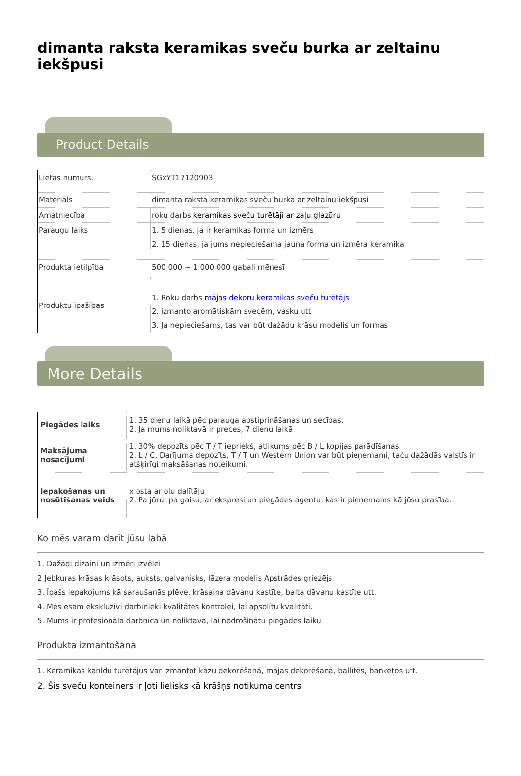dimanta raksta keramikas sveču burka ar zeltainu iekšpusi
Product Details
| Lietas numurs. | SGxYT17120903 |
| Materiāls | dimanta raksta keramikas sveču burka ar zeltainu iekšpusi |
| Amatniecība | roku darbs keramikas sveču turētāji ar zaļu glazūru |
| Paraugu laiks | 1. 5 dienas, ja ir keramikas forma un izmērs 2. 15 dienas, ja jums nepieciešama jauna forma un izmēra keramika |
| Produkta ietilpība | 500 000 ~ 1 000 000 gabali mēnesī |
| Produktu īpašības | 1. Roku darbs mājas dekoru keramikas sveču turētājs 2. izmanto aromātiskām svecēm, vasku utt 3. Ja nepieciešams, tas var būt dažādu krāsu modelis un formas |
More Details
| Piegādes laiks | 1. 35 dienu laikā pēc parauga apstiprināšanas un secības. 2. Ja mums noliktavā ir preces, 7 dienu laikā |
| Maksājuma nosacījumi | 1. 30% depozīts pēc T / T iepriekš, atlikums pēc B / L kopijas parādīšanas 2. L / C, Darījuma depozīts, T / T un Western Union var būt pieņemami, taču dažādās valstīs ir atšķirīgi maksāšanas noteikumi. |
| Iepakošanas un nosūtīšanas veids | x osta ar olu dalītāju 2. Pa jūru, pa gaisu, ar ekspresi un piegādes aģentu, kas ir pieņemams kā jūsu prasība. |
Ko mēs varam darīt jūsu labā
1. Dažādi dizaini un izmēri izvēlei
2 Jebkuras krāsas krāsots, auksts, galvanisks, lāzera modelis Apstrādes griezējs
3. Īpašs iepakojums kā saraušanās plēve, krāsaina dāvanu kastīte, balta dāvanu kastīte utt.
4. Mēs esam ekskluzīvi darbinieki kvalitātes kontrolei, lai apsolītu kvalitāti.
5. Mums ir profesionāla darbnīca un noliktava, lai nodrošinātu piegādes laiku
Produkta izmantošana
1. Keramikas kanldu turētājus var izmantot kāzu dekorēšanā, mājas dekorēšanā, ballītēs, banketos utt.
2. Šis sveču konteiners ir ļoti lielisks kā krāšņs notikuma centrs